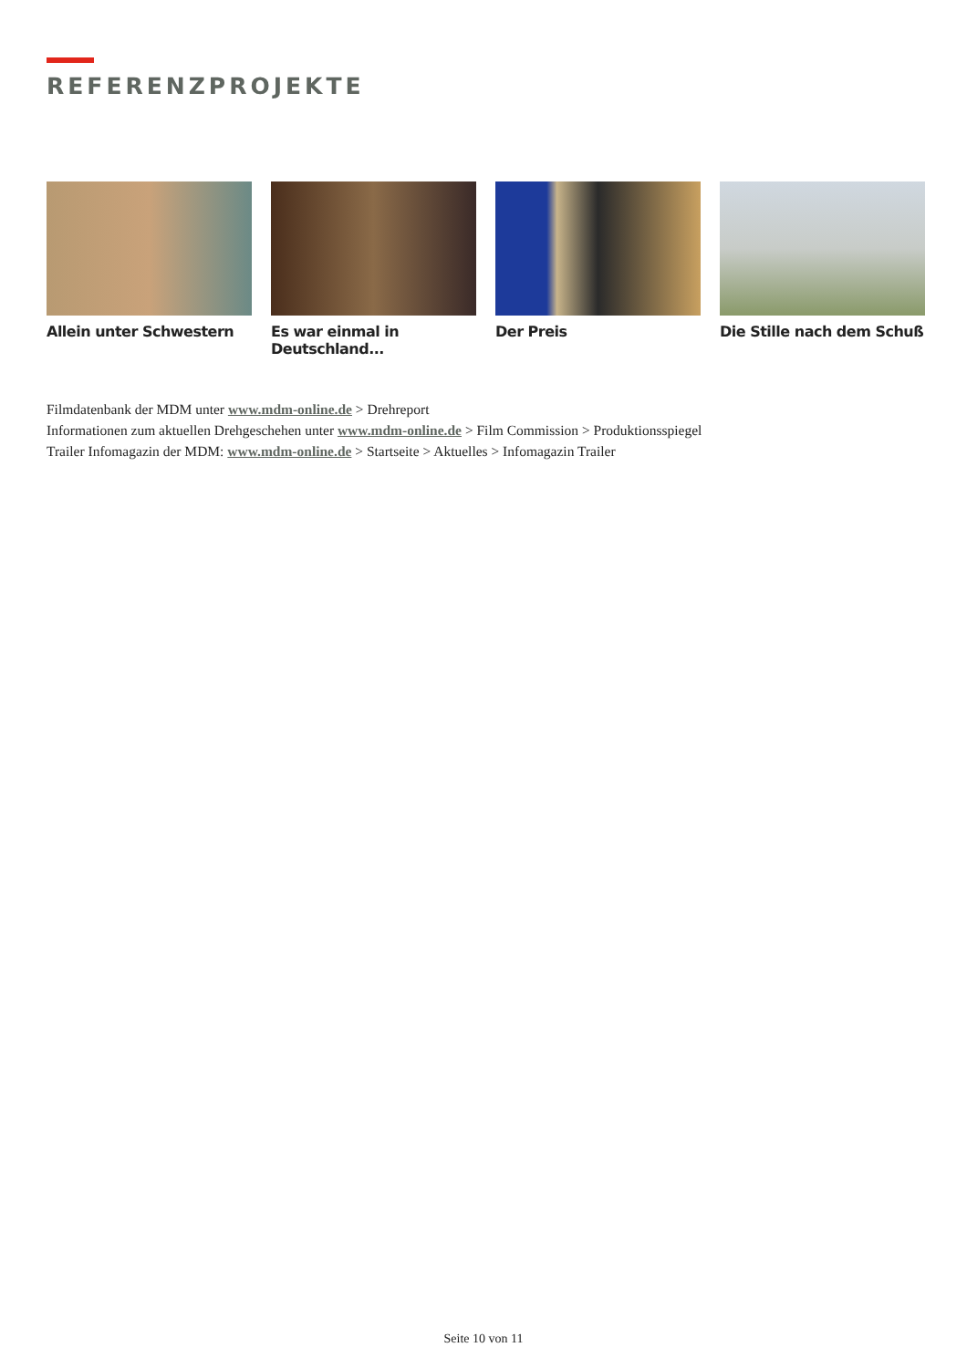REFERENZPROJEKTE
Allein unter Schwestern Es war einmal in Deutschland...
Der Preis Die Stille nach dem Schuß
Filmdatenbank der MDM unter www.mdm-online.de > Drehreport
Informationen zum aktuellen Drehgeschehen unter www.mdm-online.de > Film Commission > Produktionsspiegel
Trailer Infomagazin der MDM: www.mdm-online.de > Startseite > Aktuelles > Infomagazin Trailer
Seite 10 von 11